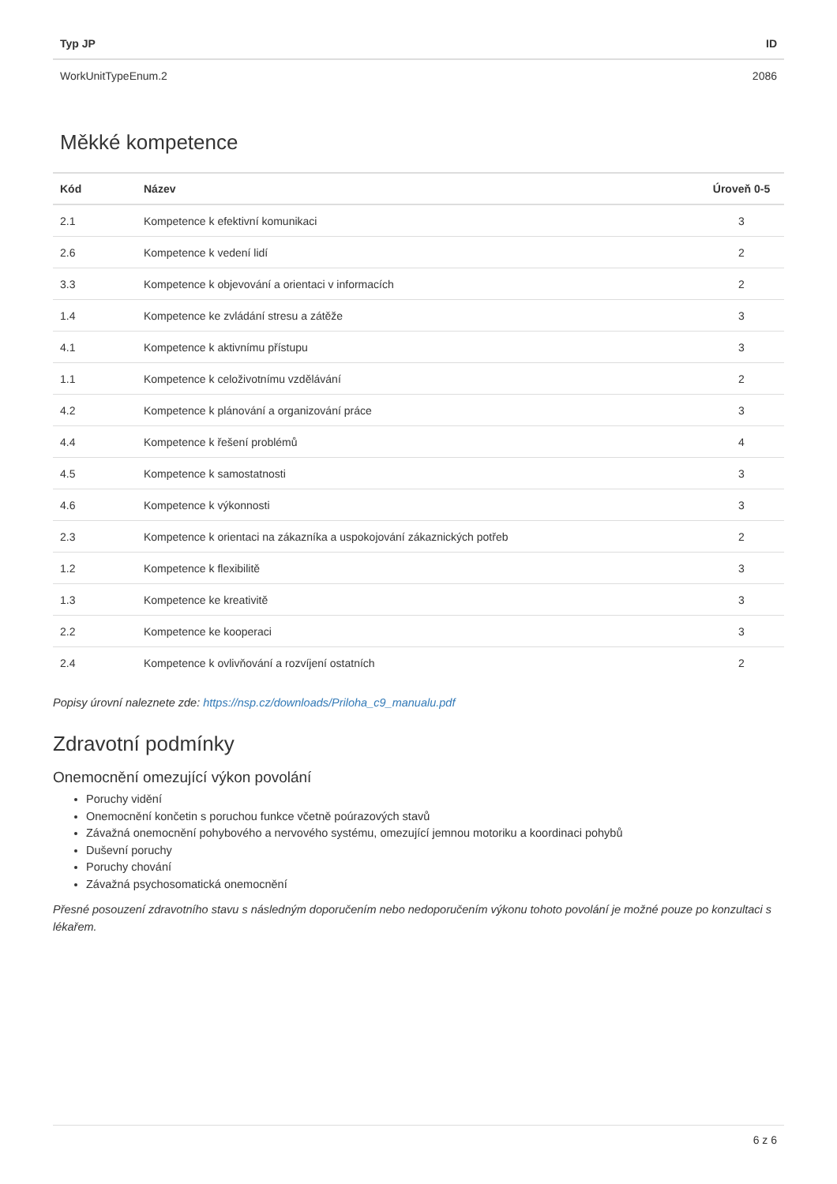| Typ JP | ID |
| --- | --- |
| WorkUnitTypeEnum.2 | 2086 |
Měkké kompetence
| Kód | Název | Úroveň 0-5 |
| --- | --- | --- |
| 2.1 | Kompetence k efektivní komunikaci | 3 |
| 2.6 | Kompetence k vedení lidí | 2 |
| 3.3 | Kompetence k objevování a orientaci v informacích | 2 |
| 1.4 | Kompetence ke zvládání stresu a zátěže | 3 |
| 4.1 | Kompetence k aktivnímu přístupu | 3 |
| 1.1 | Kompetence k celoživotnímu vzdělávání | 2 |
| 4.2 | Kompetence k plánování a organizování práce | 3 |
| 4.4 | Kompetence k řešení problémů | 4 |
| 4.5 | Kompetence k samostatnosti | 3 |
| 4.6 | Kompetence k výkonnosti | 3 |
| 2.3 | Kompetence k orientaci na zákazníka a uspokojování zákaznických potřeb | 2 |
| 1.2 | Kompetence k flexibilitě | 3 |
| 1.3 | Kompetence ke kreativitě | 3 |
| 2.2 | Kompetence ke kooperaci | 3 |
| 2.4 | Kompetence k ovlivňování a rozvíjení ostatních | 2 |
Popisy úrovní naleznete zde: https://nsp.cz/downloads/Priloha_c9_manualu.pdf
Zdravotní podmínky
Onemocnění omezující výkon povolání
Poruchy vidění
Onemocnění končetin s poruchou funkce včetně poúrazových stavů
Závažná onemocnění pohybového a nervového systému, omezující jemnou motoriku a koordinaci pohybů
Duševní poruchy
Poruchy chování
Závažná psychosomatická onemocnění
Přesné posouzení zdravotního stavu s následným doporučením nebo nedoporučením výkonu tohoto povolání je možné pouze po konzultaci s lékařem.
6 z 6